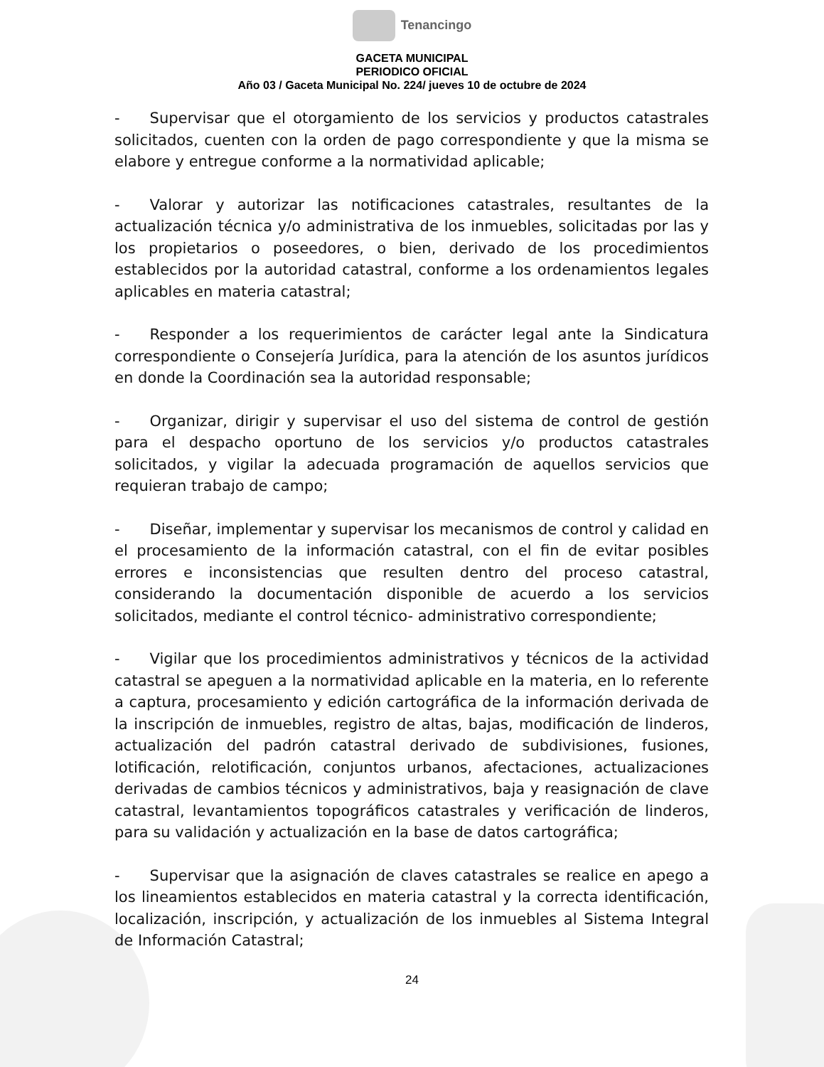Tenancingo
GACETA MUNICIPAL
PERIODICO OFICIAL
Año 03 / Gaceta Municipal No. 224/ jueves 10 de octubre de 2024
-  Supervisar que el otorgamiento de los servicios y productos catastrales solicitados, cuenten con la orden de pago correspondiente y que la misma se elabore y entregue conforme a la normatividad aplicable;
-  Valorar y autorizar las notificaciones catastrales, resultantes de la actualización técnica y/o administrativa de los inmuebles, solicitadas por las y los propietarios o poseedores, o bien, derivado de los procedimientos establecidos por la autoridad catastral, conforme a los ordenamientos legales aplicables en materia catastral;
-  Responder a los requerimientos de carácter legal ante la Sindicatura correspondiente o Consejería Jurídica, para la atención de los asuntos jurídicos en donde la Coordinación sea la autoridad responsable;
-  Organizar, dirigir y supervisar el uso del sistema de control de gestión para el despacho oportuno de los servicios y/o productos catastrales solicitados, y vigilar la adecuada programación de aquellos servicios que requieran trabajo de campo;
-  Diseñar, implementar y supervisar los mecanismos de control y calidad en el procesamiento de la información catastral, con el fin de evitar posibles errores e inconsistencias que resulten dentro del proceso catastral, considerando la documentación disponible de acuerdo a los servicios solicitados, mediante el control técnico- administrativo correspondiente;
-  Vigilar que los procedimientos administrativos y técnicos de la actividad catastral se apeguen a la normatividad aplicable en la materia, en lo referente a captura, procesamiento y edición cartográfica de la información derivada de la inscripción de inmuebles, registro de altas, bajas, modificación de linderos, actualización del padrón catastral derivado de subdivisiones, fusiones, lotificación, relotificación, conjuntos urbanos, afectaciones, actualizaciones derivadas de cambios técnicos y administrativos, baja y reasignación de clave catastral, levantamientos topográficos catastrales y verificación de linderos, para su validación y actualización en la base de datos cartográfica;
-  Supervisar que la asignación de claves catastrales se realice en apego a los lineamientos establecidos en materia catastral y la correcta identificación, localización, inscripción, y actualización de los inmuebles al Sistema Integral de Información Catastral;
24